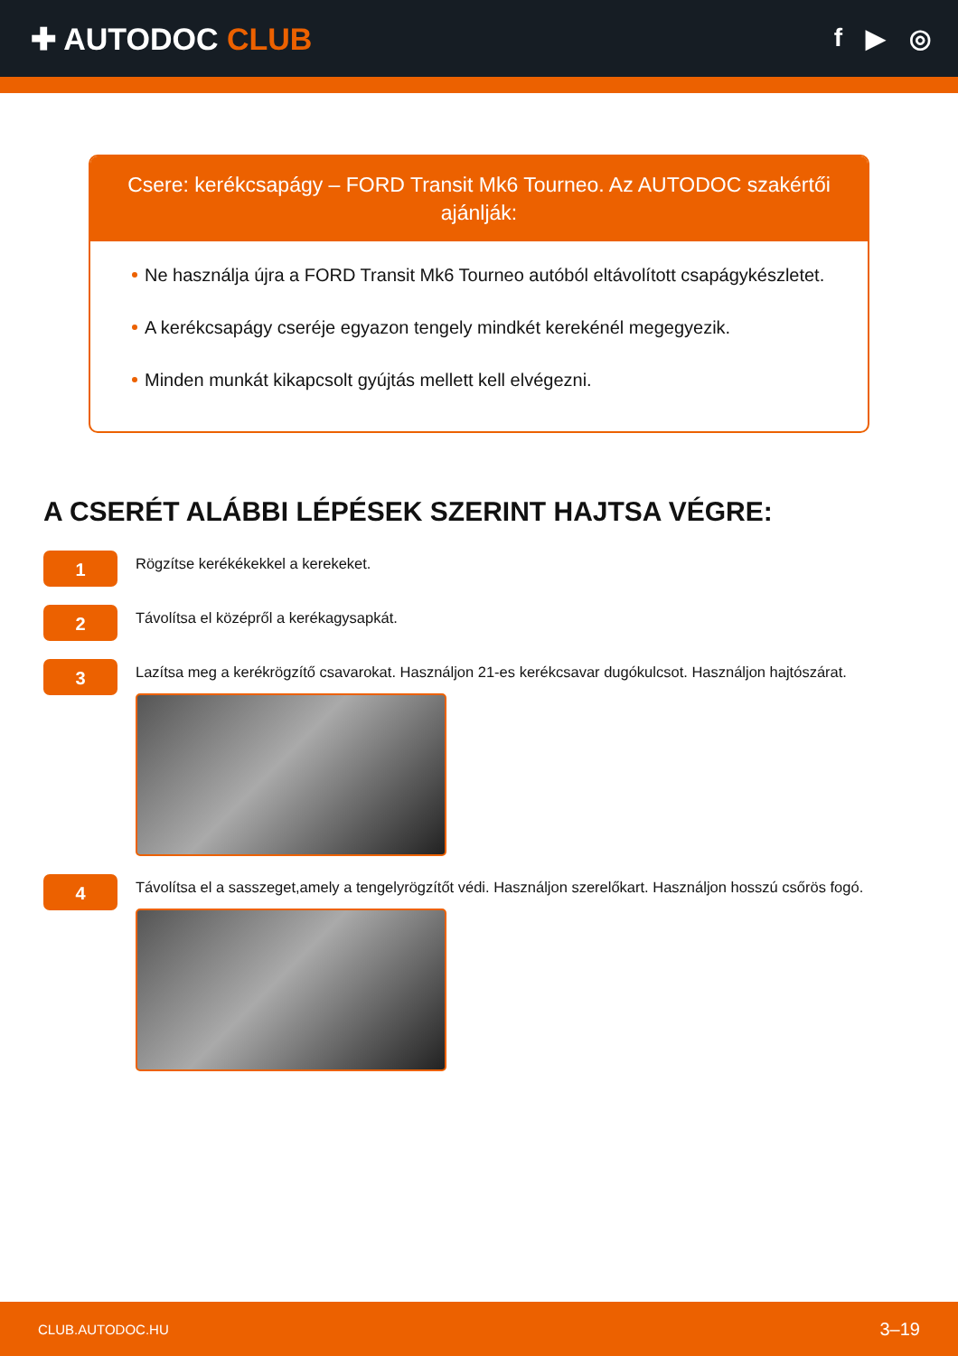✚ AUTODOC CLUB
f ▶ ◎
Csere: kerékcsapágy – FORD Transit Mk6 Tourneo. Az AUTODOC szakértői ajánlják:
Ne használja újra a FORD Transit Mk6 Tourneo autóból eltávolított csapágykészletet.
A kerékcsapágy cseréje egyazon tengely mindkét kerekénél megegyezik.
Minden munkát kikapcsolt gyújtás mellett kell elvégezni.
A CSERÉT ALÁBBI LÉPÉSEK SZERINT HAJTSA VÉGRE:
1
Rögzítse kerékékekkel a kerekeket.
2
Távolítsa el középről a kerékagysapkát.
3
Lazítsa meg a kerékrögzítő csavarokat. Használjon 21-es kerékcsavar dugókulcsot. Használjon hajtószárat.
4
Távolítsa el a sasszeget,amely a tengelyrögzítőt védi. Használjon szerelőkart. Használjon hosszú csőrös fogó.
CLUB.AUTODOC.HU 3–19